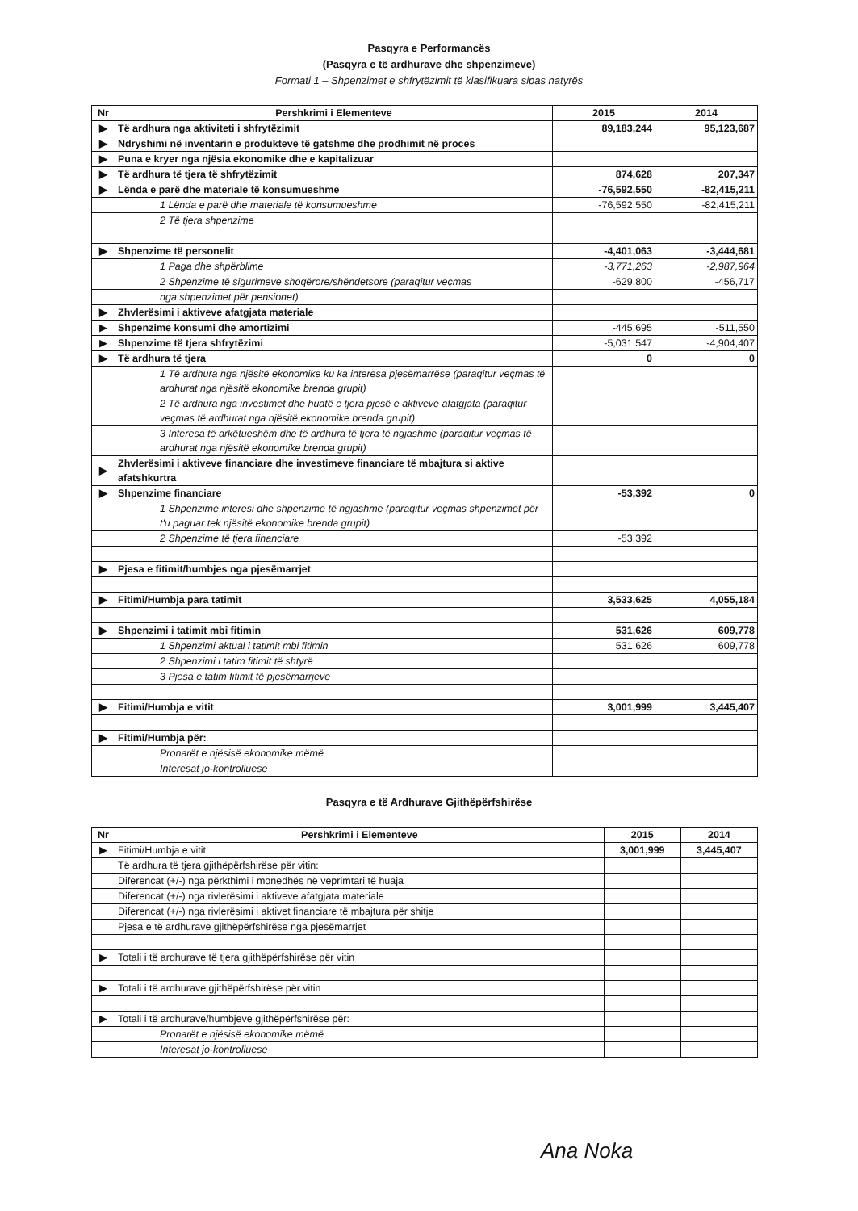Pasqyra e Performancës
(Pasqyra e të ardhurave dhe shpenzimeve)
Formati 1 – Shpenzimet e shfrytëzimit të klasifikuara sipas natyrës
| Nr | Pershkrimi i Elementeve | 2015 | 2014 |
| --- | --- | --- | --- |
| ▶ | Të ardhura nga aktiviteti i shfrytëzimit | 89,183,244 | 95,123,687 |
| ▶ | Ndryshimi në inventarin e produkteve të gatshme dhe prodhimit në proces | | |
| ▶ | Puna e kryer nga njësia ekonomike dhe e kapitalizuar | | |
| ▶ | Të ardhura të tjera të shfrytëzimit | 874,628 | 207,347 |
| ▶ | Lënda e parë dhe materiale të konsumueshme | -76,592,550 | -82,415,211 |
| | 1 Lënda e parë dhe materiale të konsumueshme | -76,592,550 | -82,415,211 |
| | 2 Të tjera shpenzime | | |
| ▶ | Shpenzime të personelit | -4,401,063 | -3,444,681 |
| | 1 Paga dhe shpërblime | -3,771,263 | -2,987,964 |
| | 2 Shpenzime të sigurimeve shoqërore/shëndetsore (paraqitur veçmas | -629,800 | -456,717 |
| | nga shpenzimet për pensionet) | | |
| ▶ | Zhvlerësimi i aktiveve afatgjata materiale | | |
| ▶ | Shpenzime konsumi dhe amortizimi | -445,695 | -511,550 |
| ▶ | Shpenzime të tjera shfrytëzimi | -5,031,547 | -4,904,407 |
| ▶ | Të ardhura të tjera | 0 | 0 |
| | 1 Të ardhura nga njësitë ekonomike ku ka interesa pjesëmarrëse (paraqitur veçmas të ardhurat nga njësitë ekonomike brenda grupit) | | |
| | 2 Të ardhura nga investimet dhe huatë e tjera pjesë e aktiveve afatgjata (paraqitur veçmas të ardhurat nga njësitë ekonomike brenda grupit) | | |
| | 3 Interesa të arkëtueshëm dhe të ardhura të tjera të ngjashme (paraqitur veçmas të ardhurat nga njësitë ekonomike brenda grupit) | | |
| ▶ | Zhvlerësimi i aktiveve financiare dhe investimeve financiare të mbajtura si aktive afatshkurtra | | |
| ▶ | Shpenzime financiare | -53,392 | 0 |
| | 1 Shpenzime interesi dhe shpenzime të ngjashme (paraqitur veçmas shpenzimet për t'u paguar tek njësitë ekonomike brenda grupit) | | |
| | 2 Shpenzime të tjera financiare | -53,392 | |
| ▶ | Pjesa e fitimit/humbjes nga pjesëmarrjet | | |
| ▶ | Fitimi/Humbja para tatimit | 3,533,625 | 4,055,184 |
| ▶ | Shpenzimi i tatimit mbi fitimin | 531,626 | 609,778 |
| | 1 Shpenzimi aktual i tatimit mbi fitimin | 531,626 | 609,778 |
| | 2 Shpenzimi i tatim fitimit të shtyrë | | |
| | 3 Pjesa e tatim fitimit të pjesëmarrjeve | | |
| ▶ | Fitimi/Humbja e vitit | 3,001,999 | 3,445,407 |
| ▶ | Fitimi/Humbja për: | | |
| | Pronarët e njësisë ekonomike mëmë | | |
| | Interesat jo-kontrolluese | | |
Pasqyra e të Ardhurave Gjithëpërfshirëse
| Nr | Pershkrimi i Elementeve | 2015 | 2014 |
| --- | --- | --- | --- |
| ▶ | Fitimi/Humbja e vitit | 3,001,999 | 3,445,407 |
| | Të ardhura të tjera gjithëpërfshirëse për vitin: | | |
| | Diferencat (+/-) nga përkthimi i monedhës në veprimtari të huaja | | |
| | Diferencat (+/-) nga rivlerësimi i aktiveve afatgjata materiale | | |
| | Diferencat (+/-) nga rivlerësimi i aktivet financiare të mbajtura për shitje | | |
| | Pjesa e të ardhurave gjithëpërfshirëse nga pjesëmarrjet | | |
| ▶ | Totali i të ardhurave të tjera gjithëpërfshirëse për vitin | | |
| ▶ | Totali i të ardhurave gjithëpërfshirëse për vitin | | |
| ▶ | Totali i të ardhurave/humbjeve gjithëpërfshirëse për: | | |
| | Pronarët e njësisë ekonomike mëmë | | |
| | Interesat jo-kontrolluese | | |
Ana Noka